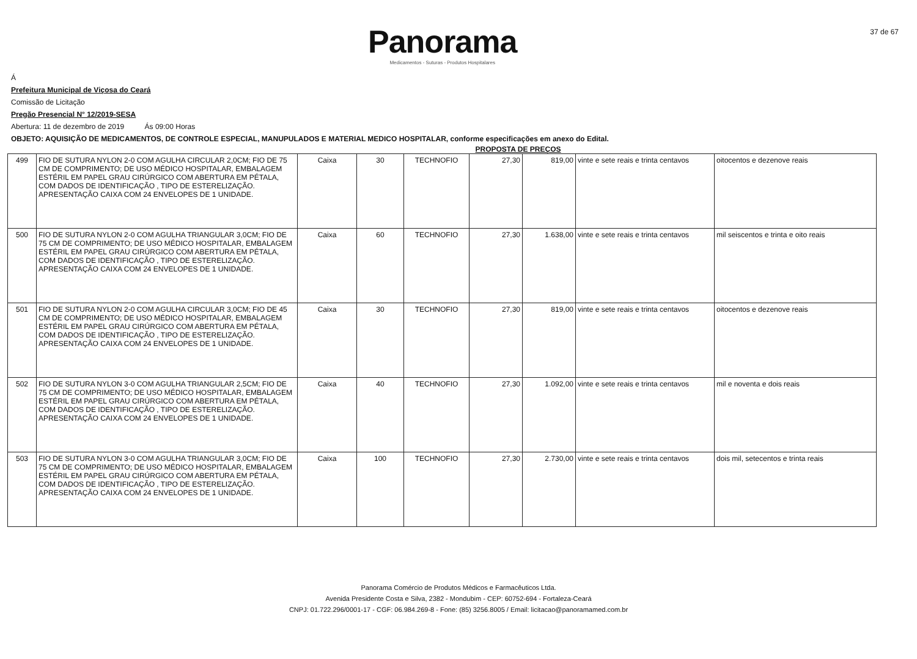Panorama
Medicamentos - Suturas - Produtos Hospitalares
37 de 67
Á
Prefeitura Municipal de Viçosa do Ceará
Comissão de Licitação
Pregão Presencial N° 12/2019-SESA
Abertura: 11 de dezembro de 2019 Ás 09:00 Horas
OBJETO: AQUISIÇÃO DE MEDICAMENTOS, DE CONTROLE ESPECIAL, MANUPULADOS E MATERIAL MEDICO HOSPITALAR, conforme especificações em anexo do Edital.
PROPOSTA DE PREÇOS
| 499 | FIO DE SUTURA NYLON 2-0 COM AGULHA CIRCULAR 2,0CM; FIO DE 75 CM DE COMPRIMENTO; DE USO MÉDICO HOSPITALAR, EMBALAGEM ESTÉRIL EM PAPEL GRAU CIRÚRGICO COM ABERTURA EM PÉTALA, COM DADOS DE IDENTIFICAÇÃO , TIPO DE ESTERELIZAÇÃO. APRESENTAÇÃO CAIXA COM 24 ENVELOPES DE 1 UNIDADE. | Caixa | 30 | TECHNOFIO | 27,30 | 819,00 | vinte e sete reais e trinta centavos | oitocentos e dezenove reais |
| 500 | FIO DE SUTURA NYLON 2-0 COM AGULHA TRIANGULAR 3,0CM; FIO DE 75 CM DE COMPRIMENTO; DE USO MÉDICO HOSPITALAR, EMBALAGEM ESTÉRIL EM PAPEL GRAU CIRÚRGICO COM ABERTURA EM PÉTALA, COM DADOS DE IDENTIFICAÇÃO , TIPO DE ESTERELIZAÇÃO. APRESENTAÇÃO CAIXA COM 24 ENVELOPES DE 1 UNIDADE. | Caixa | 60 | TECHNOFIO | 27,30 | 1.638,00 | vinte e sete reais e trinta centavos | mil seiscentos e trinta e oito reais |
| 501 | FIO DE SUTURA NYLON 2-0 COM AGULHA CIRCULAR 3,0CM; FIO DE 45 CM DE COMPRIMENTO; DE USO MÉDICO HOSPITALAR, EMBALAGEM ESTÉRIL EM PAPEL GRAU CIRÚRGICO COM ABERTURA EM PÉTALA, COM DADOS DE IDENTIFICAÇÃO , TIPO DE ESTERELIZAÇÃO. APRESENTAÇÃO CAIXA COM 24 ENVELOPES DE 1 UNIDADE. | Caixa | 30 | TECHNOFIO | 27,30 | 819,00 | vinte e sete reais e trinta centavos | oitocentos e dezenove reais |
| 502 | FIO DE SUTURA NYLON 3-0 COM AGULHA TRIANGULAR 2,5CM; FIO DE 75 CM DE COMPRIMENTO; DE USO MÉDICO HOSPITALAR, EMBALAGEM ESTÉRIL EM PAPEL GRAU CIRÚRGICO COM ABERTURA EM PÉTALA, COM DADOS DE IDENTIFICAÇÃO , TIPO DE ESTERELIZAÇÃO. APRESENTAÇÃO CAIXA COM 24 ENVELOPES DE 1 UNIDADE. | Caixa | 40 | TECHNOFIO | 27,30 | 1.092,00 | vinte e sete reais e trinta centavos | mil e noventa e dois reais |
| 503 | FIO DE SUTURA NYLON 3-0 COM AGULHA TRIANGULAR 3,0CM; FIO DE 75 CM DE COMPRIMENTO; DE USO MÉDICO HOSPITALAR, EMBALAGEM ESTÉRIL EM PAPEL GRAU CIRÚRGICO COM ABERTURA EM PÉTALA, COM DADOS DE IDENTIFICAÇÃO , TIPO DE ESTERELIZAÇÃO. APRESENTAÇÃO CAIXA COM 24 ENVELOPES DE 1 UNIDADE. | Caixa | 100 | TECHNOFIO | 27,30 | 2.730,00 | vinte e sete reais e trinta centavos | dois mil, setecentos e trinta reais |
Panorama Comércio de Produtos Médicos e Farmacêuticos Ltda.
Avenida Presidente Costa e Silva, 2382 - Mondubim - CEP: 60752-694 - Fortaleza-Ceará
CNPJ: 01.722.296/0001-17 - CGF: 06.984.269-8 - Fone: (85) 3256.8005 / Email: licitacao@panoramamed.com.br